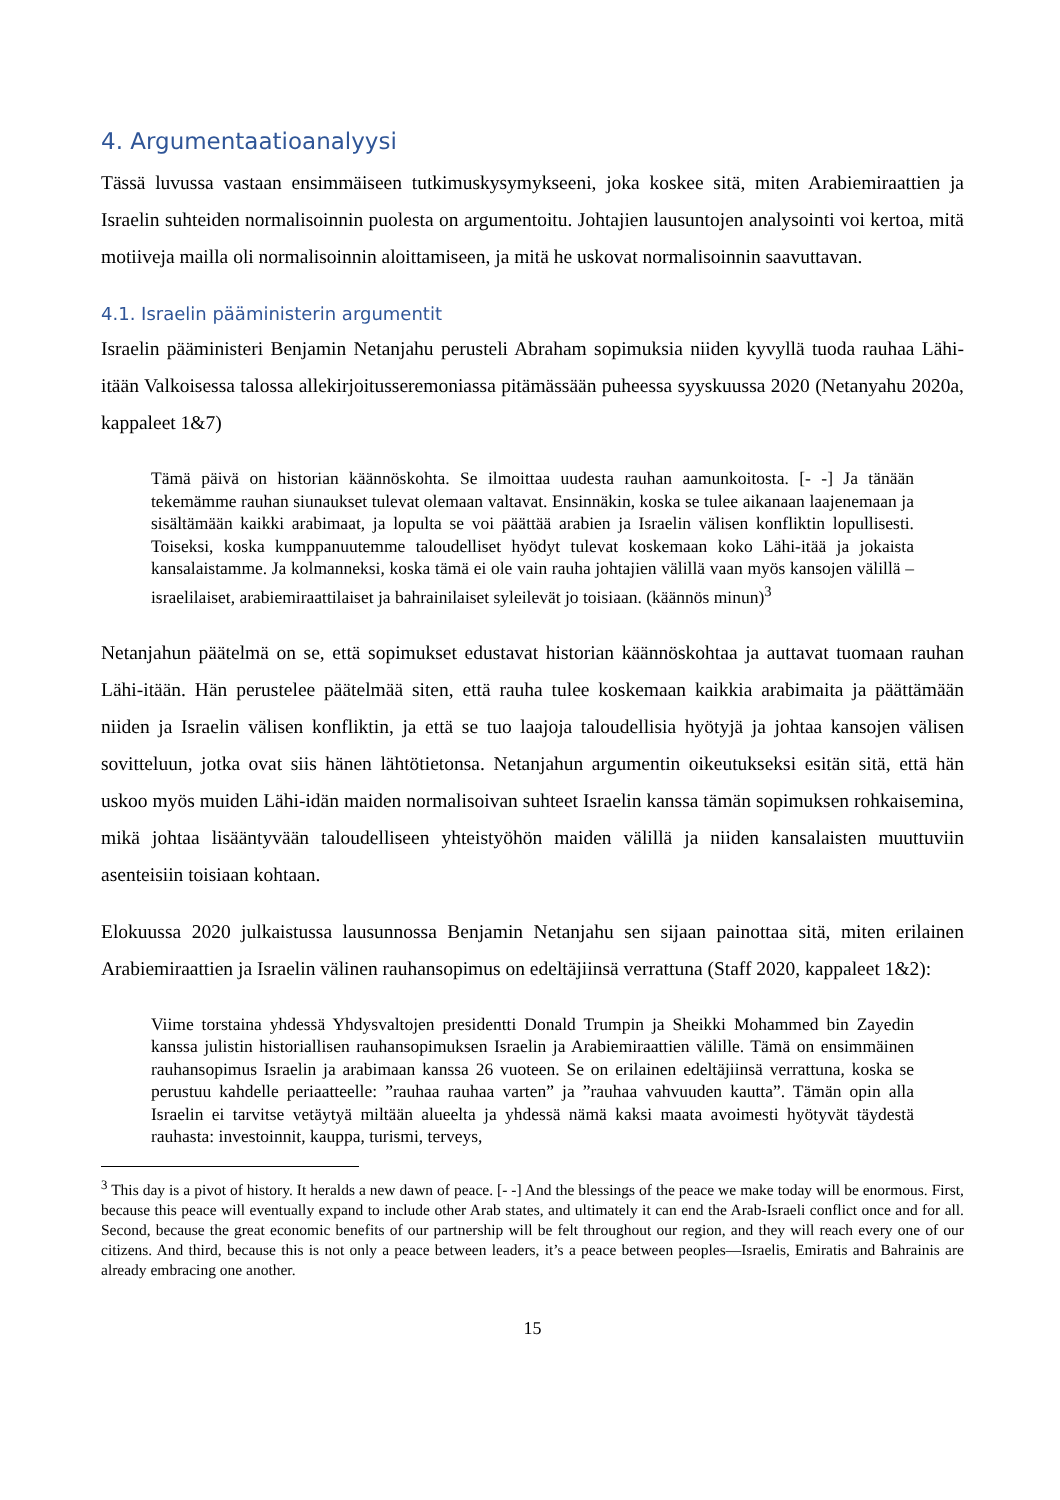4. Argumentaatioanalyysi
Tässä luvussa vastaan ensimmäiseen tutkimuskysymykseeni, joka koskee sitä, miten Arabiemiraattien ja Israelin suhteiden normalisoinnin puolesta on argumentoitu. Johtajien lausuntojen analysointi voi kertoa, mitä motiiveja mailla oli normalisoinnin aloittamiseen, ja mitä he uskovat normalisoinnin saavuttavan.
4.1. Israelin pääministerin argumentit
Israelin pääministeri Benjamin Netanjahu perusteli Abraham sopimuksia niiden kyvyllä tuoda rauhaa Lähi-itään Valkoisessa talossa allekirjoitusseremoniassa pitämässään puheessa syyskuussa 2020 (Netanyahu 2020a, kappaleet 1&7)
Tämä päivä on historian käännöskohta. Se ilmoittaa uudesta rauhan aamunkoitosta. [- -] Ja tänään tekemämme rauhan siunaukset tulevat olemaan valtavat. Ensinnäkin, koska se tulee aikanaan laajenemaan ja sisältämään kaikki arabimaat, ja lopulta se voi päättää arabien ja Israelin välisen konfliktin lopullisesti. Toiseksi, koska kumppanuutemme taloudelliset hyödyt tulevat koskemaan koko Lähi-itää ja jokaista kansalaistamme. Ja kolmanneksi, koska tämä ei ole vain rauha johtajien välillä vaan myös kansojen välillä – israelilaiset, arabiemiraattilaiset ja bahrainilaiset syleilevät jo toisiaan. (käännös minun)<sup>3</sup>
Netanjahun päätelmä on se, että sopimukset edustavat historian käännöskohtaa ja auttavat tuomaan rauhan Lähi-itään. Hän perustelee päätelmää siten, että rauha tulee koskemaan kaikkia arabimaita ja päättämään niiden ja Israelin välisen konfliktin, ja että se tuo laajoja taloudellisia hyötyjä ja johtaa kansojen välisen sovitteluun, jotka ovat siis hänen lähtötietonsa. Netanjahun argumentin oikeutukseksi esitän sitä, että hän uskoo myös muiden Lähi-idän maiden normalisoivan suhteet Israelin kanssa tämän sopimuksen rohkaisemina, mikä johtaa lisääntyvään taloudelliseen yhteistyöhön maiden välillä ja niiden kansalaisten muuttuviin asenteisiin toisiaan kohtaan.
Elokuussa 2020 julkaistussa lausunnossa Benjamin Netanjahu sen sijaan painottaa sitä, miten erilainen Arabiemiraattien ja Israelin välinen rauhansopimus on edeltäjiinsä verrattuna (Staff 2020, kappaleet 1&2):
Viime torstaina yhdessä Yhdysvaltojen presidentti Donald Trumpin ja Sheikki Mohammed bin Zayedin kanssa julistin historiallisen rauhansopimuksen Israelin ja Arabiemiraattien välille. Tämä on ensimmäinen rauhansopimus Israelin ja arabimaan kanssa 26 vuoteen. Se on erilainen edeltäjiinsä verrattuna, koska se perustuu kahdelle periaatteelle: ”rauhaa rauhaa varten” ja ”rauhaa vahvuuden kautta”. Tämän opin alla Israelin ei tarvitse vetäytyä miltään alueelta ja yhdessä nämä kaksi maata avoimesti hyötyvät täydestä rauhasta: investoinnit, kauppa, turismi, terveys,
<sup>3</sup> This day is a pivot of history. It heralds a new dawn of peace. [- -] And the blessings of the peace we make today will be enormous. First, because this peace will eventually expand to include other Arab states, and ultimately it can end the Arab-Israeli conflict once and for all. Second, because the great economic benefits of our partnership will be felt throughout our region, and they will reach every one of our citizens. And third, because this is not only a peace between leaders, it’s a peace between peoples—Israelis, Emiratis and Bahrainis are already embracing one another.
15